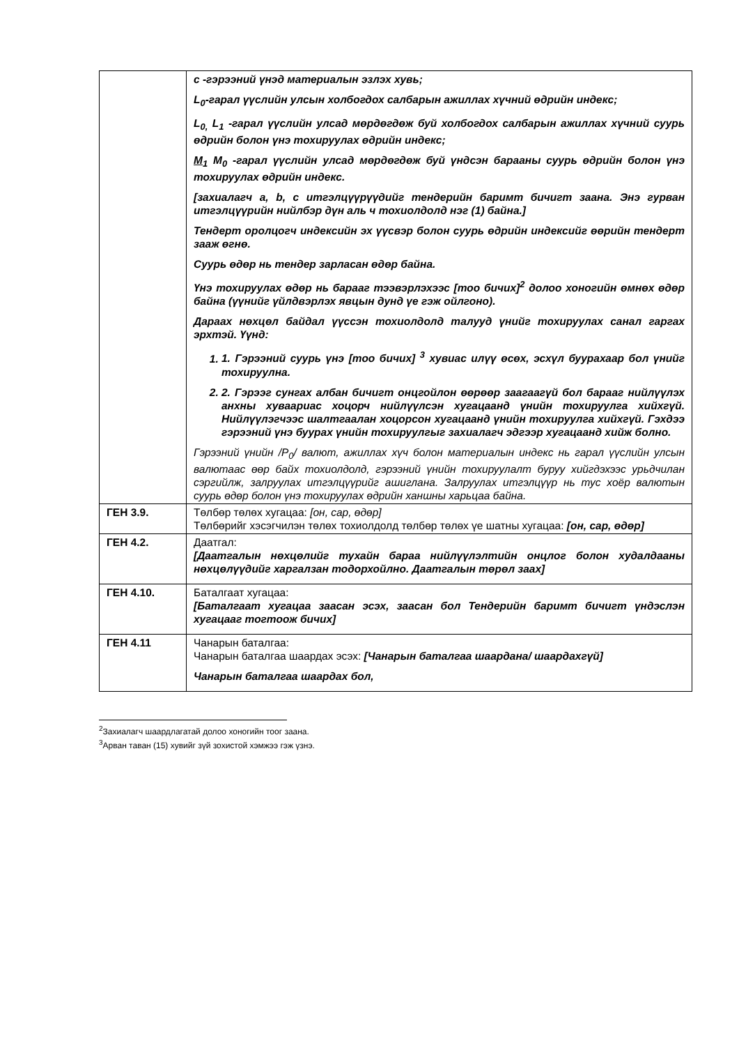| | c -гэрээний үнэд материалын эзлэх хувь; L<sub>0</sub>-гарал үүслийн улсын холбогдох салбарын ажиллах хүчний өдрийн индекс; L<sub>0,</sub> L<sub>1</sub> -гарал үүслийн улсад мөрдөгдөж буй холбогдох салбарын ажиллах хүчний суурь өдрийн болон үнэ тохируулах өдрийн индекс; M<sub>1</sub> M<sub>0</sub> -гарал үүслийн улсад мөрдөгдөж буй үндсэн барааны суурь өдрийн болон үнэ тохируулах өдрийн индекс. [захиалагч a, b, c итгэлцүүрүүдийг тендерийн баримт бичигт заана. Энэ гурван итгэлцүүрийн нийлбэр дүн аль ч тохиолдолд нэг (1) байна.] Тендерт оролцогч индексийн эх үүсвэр болон суурь өдрийн индексийг өөрийн тендерт зааж өгнө. Суурь өдөр нь тендер зарласан өдөр байна. Үнэ тохируулах өдөр нь барааг тээвэрлэхээс [тоо бичих]<sup>2</sup> долоо хоногийн өмнөх өдөр байна (үүнийг үйлдвэрлэх явцын дунд үе гэж ойлгоно). Дараах нөхцөл байдал үүссэн тохиолдолд талууд үнийг тохируулах санал гаргах эрхтэй. Үүнд: 1. 1. Гэрээний суурь үнэ [тоо бичих] <sup>3</sup> хувиас илүү өсөх, эсхүл буурахаар бол үнийг тохируулна. 2. 2. Гэрээг сунгах албан бичигт онцгойлон өөрөөр заагаагүй бол барааг нийлүүлэх анхны хуваариас хоцорч нийлүүлсэн хугацаанд үнийн тохируулга хийхгүй. Нийлүүлэгчээс шалтгаалан хоцорсон хугацаанд үнийн тохируулга хийхгүй. Гэхдээ гэрээний үнэ буурах үнийн тохируулгыг захиалагч эдгээр хугацаанд хийж болно. Гэрээний үнийн /P<sub>0</sub>/ валют, ажиллах хүч болон материалын индекс нь гарал үүслийн улсын валютаас өөр байх тохиолдолд, гэрээний үнийн тохируулалт буруу хийгдэхээс урьдчилан сэргийлж, залруулах итгэлцүүрийг ашиглана. Залруулах итгэлцүүр нь тус хоёр валютын суурь өдөр болон үнэ тохируулах өдрийн ханшны харьцаа байна. |
| ГЕН 3.9. | Төлбөр төлөх хугацаа: [он, сар, өдөр] Төлбөрийг хэсэгчилэн төлөх тохиолдолд төлбөр төлөх үе шатны хугацаа: [он, сар, өдөр] |
| ГЕН 4.2. | Даатгал: [Даатгалын нөхцөлийг тухайн бараа нийлүүлэлтийн онцлог болон худалдааны нөхцөлүүдийг харгалзан тодорхойлно. Даатгалын төрөл заах] |
| ГЕН 4.10. | Баталгаат хугацаа: [Баталгаат хугацаа заасан эсэх, заасан бол Тендерийн баримт бичигт үндэслэн хугацааг тогтоож бичих] |
| ГЕН 4.11 | Чанарын баталгаа: Чанарын баталгаа шаардах эсэх: [Чанарын баталгаа шаардана/ шаардахгүй] Чанарын баталгаа шаардах бол, |
<sup>2</sup> Захиалагч шаардлагатай долоо хоногийн тоог заана.
<sup>3</sup> Арван таван (15) хувийг зүй зохистой хэмжээ гэж үзнэ.